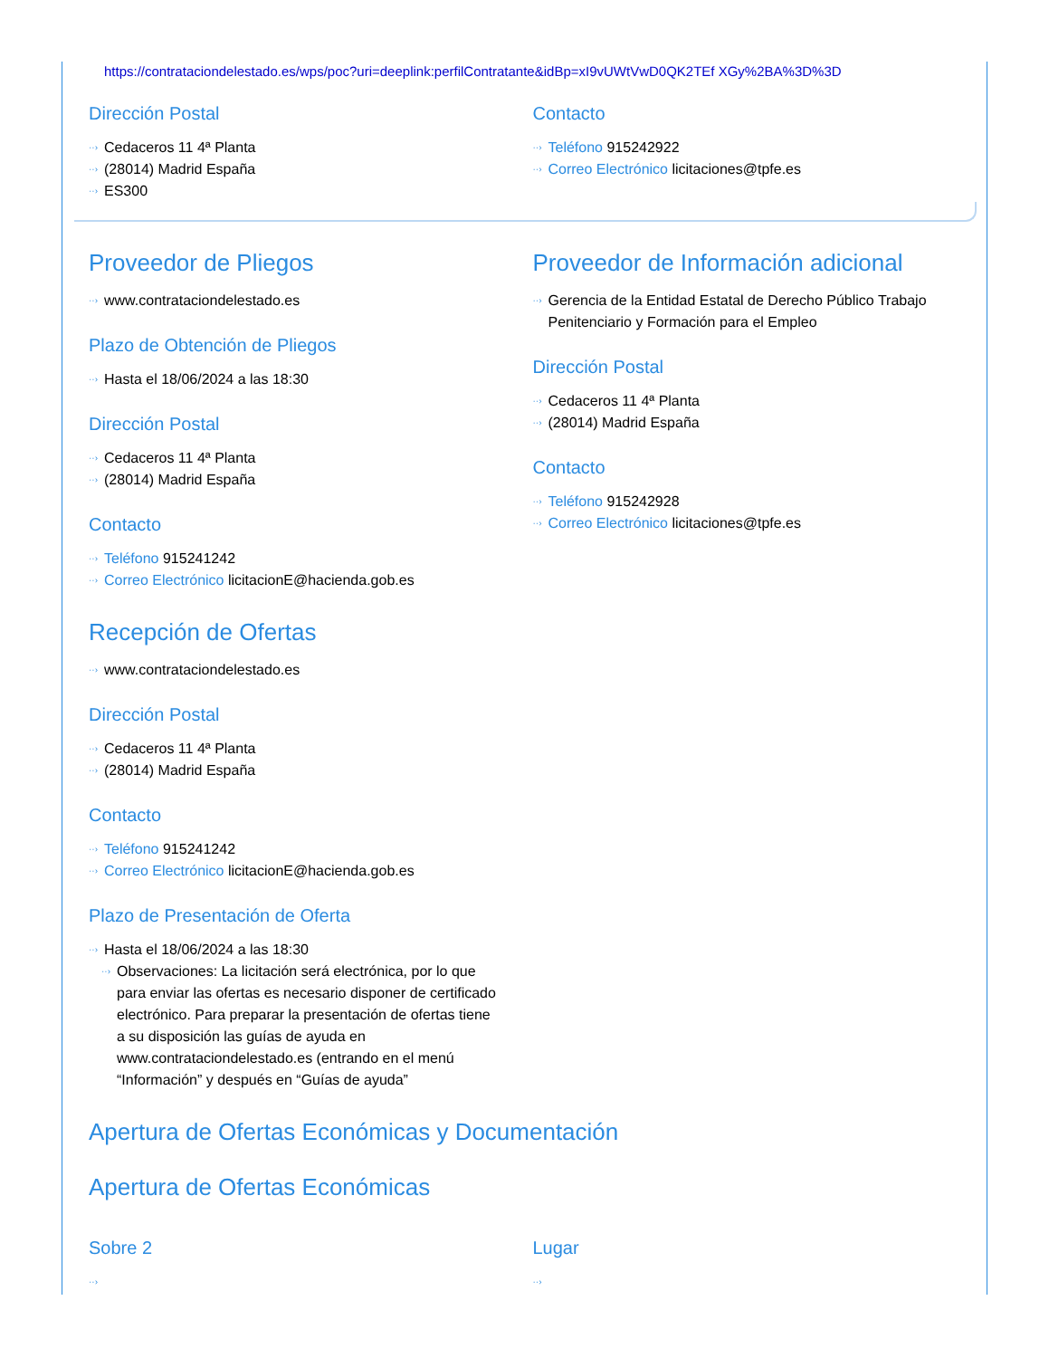https://contrataciondelestado.es/wps/poc?uri=deeplink:perfilContratante&idBp=xI9vUWtVwD0QK2TEf XGy%2BA%3D%3D
Dirección Postal
Cedaceros 11 4ª Planta
(28014) Madrid España
ES300
Contacto
Teléfono 915242922
Correo Electrónico licitaciones@tpfe.es
Proveedor de Pliegos
www.contrataciondelestado.es
Plazo de Obtención de Pliegos
Hasta el 18/06/2024 a las 18:30
Dirección Postal
Cedaceros 11 4ª Planta
(28014) Madrid España
Contacto
Teléfono 915241242
Correo Electrónico licitacionE@hacienda.gob.es
Proveedor de Información adicional
Gerencia de la Entidad Estatal de Derecho Público Trabajo Penitenciario y Formación para el Empleo
Dirección Postal
Cedaceros 11 4ª Planta
(28014) Madrid España
Contacto
Teléfono 915242928
Correo Electrónico licitaciones@tpfe.es
Recepción de Ofertas
www.contrataciondelestado.es
Dirección Postal
Cedaceros 11 4ª Planta
(28014) Madrid España
Contacto
Teléfono 915241242
Correo Electrónico licitacionE@hacienda.gob.es
Plazo de Presentación de Oferta
Hasta el 18/06/2024 a las 18:30
Observaciones: La licitación será electrónica, por lo que para enviar las ofertas es necesario disponer de certificado electrónico. Para preparar la presentación de ofertas tiene a su disposición las guías de ayuda en www.contrataciondelestado.es (entrando en el menú “Información” y después en “Guías de ayuda”
Apertura de Ofertas Económicas y Documentación
Apertura de Ofertas Económicas
Sobre 2 Lugar